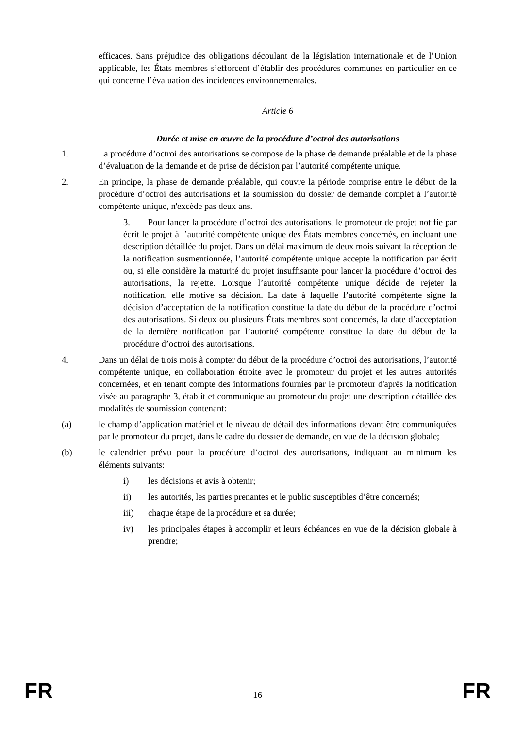efficaces. Sans préjudice des obligations découlant de la législation internationale et de l’Union applicable, les États membres s’efforcent d’établir des procédures communes en particulier en ce qui concerne l’évaluation des incidences environnementales.
Article 6
Durée et mise en œuvre de la procédure d’octroi des autorisations
1. La procédure d’octroi des autorisations se compose de la phase de demande préalable et de la phase d’évaluation de la demande et de prise de décision par l’autorité compétente unique.
2. En principe, la phase de demande préalable, qui couvre la période comprise entre le début de la procédure d’octroi des autorisations et la soumission du dossier de demande complet à l’autorité compétente unique, n'excède pas deux ans.
3. Pour lancer la procédure d’octroi des autorisations, le promoteur de projet notifie par écrit le projet à l’autorité compétente unique des États membres concernés, en incluant une description détaillée du projet. Dans un délai maximum de deux mois suivant la réception de la notification susmentionnée, l’autorité compétente unique accepte la notification par écrit ou, si elle considère la maturité du projet insuffisante pour lancer la procédure d’octroi des autorisations, la rejette. Lorsque l’autorité compétente unique décide de rejeter la notification, elle motive sa décision. La date à laquelle l’autorité compétente signe la décision d’acceptation de la notification constitue la date du début de la procédure d’octroi des autorisations. Si deux ou plusieurs États membres sont concernés, la date d’acceptation de la dernière notification par l’autorité compétente constitue la date du début de la procédure d’octroi des autorisations.
4. Dans un délai de trois mois à compter du début de la procédure d’octroi des autorisations, l’autorité compétente unique, en collaboration étroite avec le promoteur du projet et les autres autorités concernées, et en tenant compte des informations fournies par le promoteur d'après la notification visée au paragraphe 3, établit et communique au promoteur du projet une description détaillée des modalités de soumission contenant:
(a) le champ d’application matériel et le niveau de détail des informations devant être communiquées par le promoteur du projet, dans le cadre du dossier de demande, en vue de la décision globale;
(b) le calendrier prévu pour la procédure d’octroi des autorisations, indiquant au minimum les éléments suivants:
i) les décisions et avis à obtenir;
ii) les autorités, les parties prenantes et le public susceptibles d’être concernés;
iii) chaque étape de la procédure et sa durée;
iv) les principales étapes à accomplir et leurs échéances en vue de la décision globale à prendre;
FR 16 FR